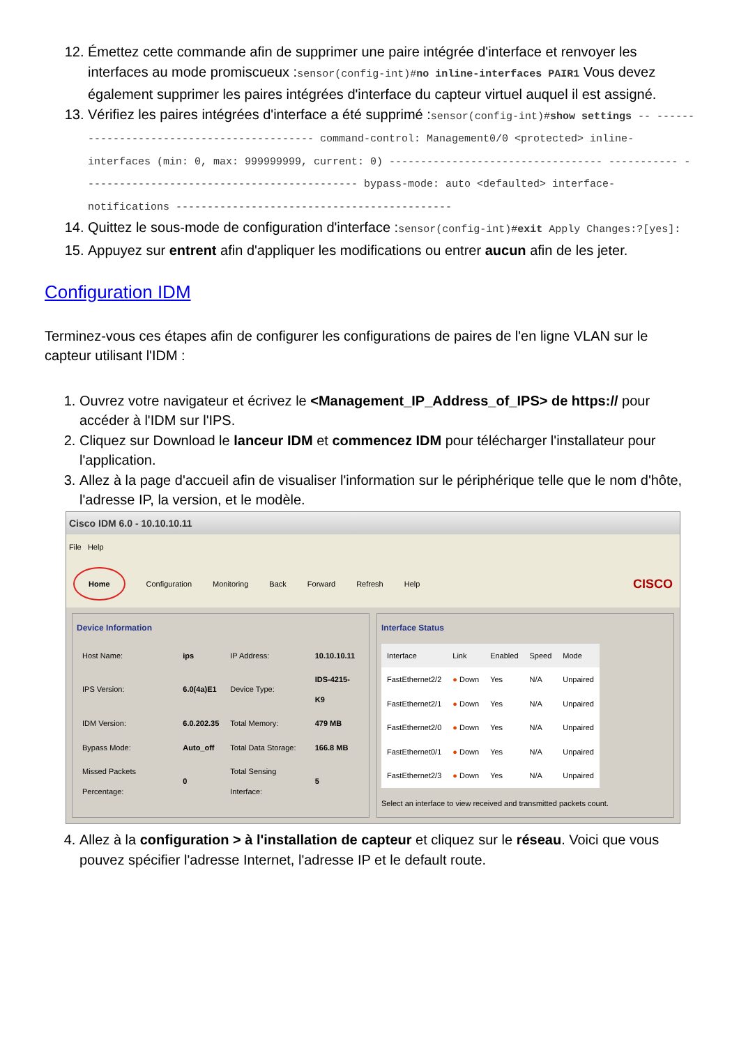12. Émettez cette commande afin de supprimer une paire intégrée d'interface et renvoyer les interfaces au mode promiscueux :sensor(config-int)#no inline-interfaces PAIR1 Vous devez également supprimer les paires intégrées d'interface du capteur virtuel auquel il est assigné.
13. Vérifiez les paires intégrées d'interface a été supprimé :sensor(config-int)#show settings -- ------------------------------------------ command-control: Management0/0 <protected> inline-interfaces (min: 0, max: 999999999, current: 0) ---------------------------------- ----------- -------------------------------------------- bypass-mode: auto <defaulted> interface-notifications --------------------------------------------
14. Quittez le sous-mode de configuration d'interface :sensor(config-int)#exit Apply Changes:?[yes]:
15. Appuyez sur entrent afin d'appliquer les modifications ou entrer aucun afin de les jeter.
Configuration IDM
Terminez-vous ces étapes afin de configurer les configurations de paires de l'en ligne VLAN sur le capteur utilisant l'IDM :
1. Ouvrez votre navigateur et écrivez le <Management_IP_Address_of_IPS> de https:// pour accéder à l'IDM sur l'IPS.
2. Cliquez sur Download le lanceur IDM et commencez IDM pour télécharger l'installateur pour l'application.
3. Allez à la page d'accueil afin de visualiser l'information sur le périphérique telle que le nom d'hôte, l'adresse IP, la version, et le modèle.
Cisco IDM 6.0 - 10.10.10.11
File Help
Home Configuration Monitoring Back Forward Refresh Help CISCO
Device Information
| Host Name: | ips | IP Address: | 10.10.10.11 |
| IPS Version: | 6.0(4a)E1 | Device Type: | IDS-4215-K9 |
| IDM Version: | 6.0.202.35 | Total Memory: | 479 MB |
| Bypass Mode: | Auto_off | Total Data Storage: | 166.8 MB |
| Missed Packets Percentage: | 0 | Total Sensing Interface: | 5 |
Interface Status
| Interface | Link | Enabled | Speed | Mode |
| --- | --- | --- | --- | --- |
| FastEthernet2/2 | ● Down | Yes | N/A | Unpaired |
| FastEthernet2/1 | ● Down | Yes | N/A | Unpaired |
| FastEthernet2/0 | ● Down | Yes | N/A | Unpaired |
| FastEthernet0/1 | ● Down | Yes | N/A | Unpaired |
| FastEthernet2/3 | ● Down | Yes | N/A | Unpaired |
Select an interface to view received and transmitted packets count.
4. Allez à la configuration > à l'installation de capteur et cliquez sur le réseau. Voici que vous pouvez spécifier l'adresse Internet, l'adresse IP et le default route.